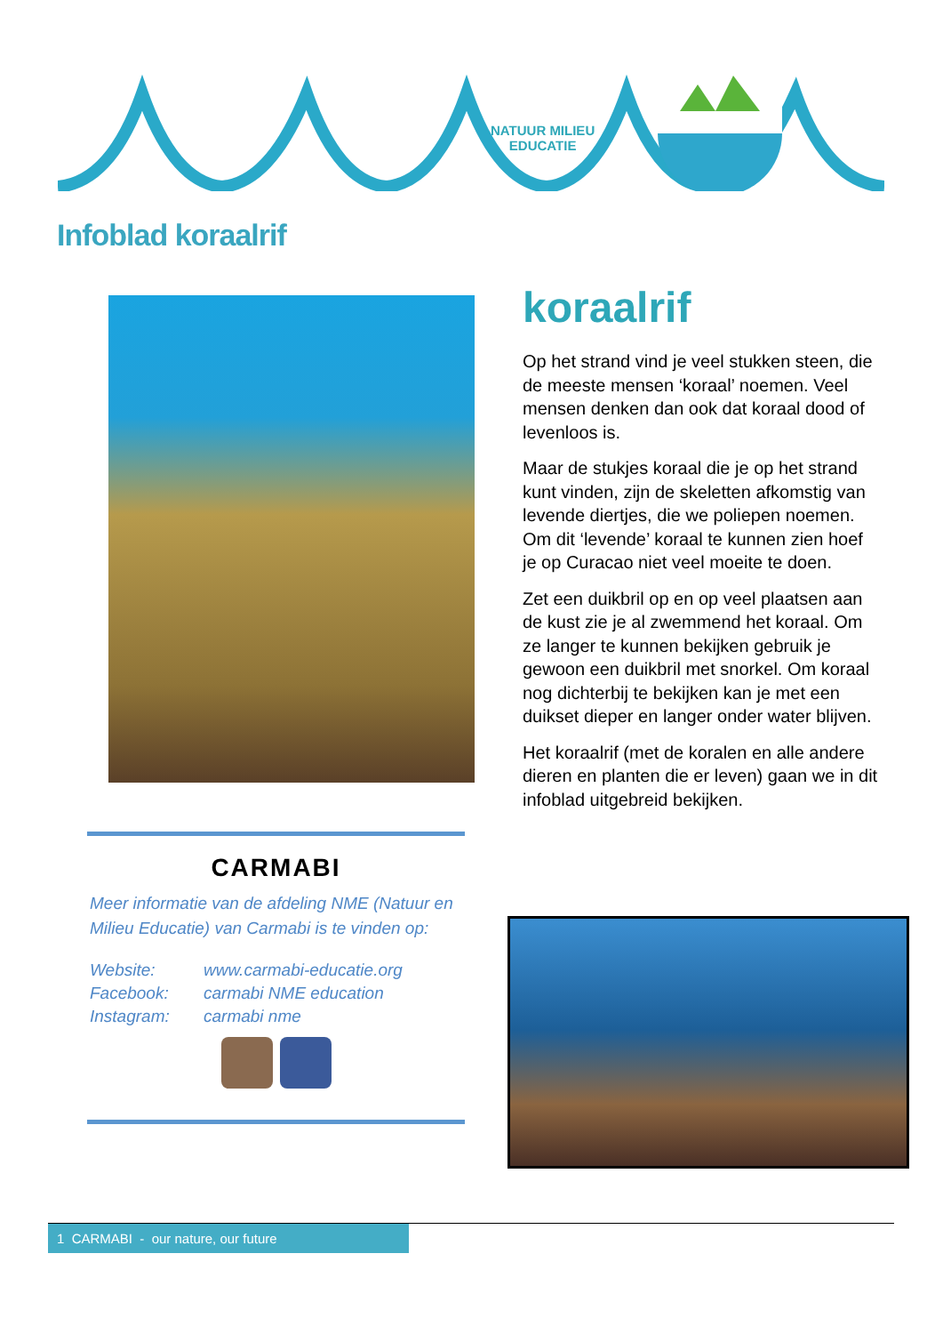NATUUR MILIEU
EDUCATIE
Infoblad koraalrif
CARMABI
Meer informatie van de afdeling NME (Natuur en Milieu Educatie) van Carmabi is te vinden op:
| Website: | www.carmabi-educatie.org |
| Facebook: | carmabi NME education |
| Instagram: | carmabi nme |
koraalrif
Op het strand vind je veel stukken steen, die de meeste mensen ‘koraal’ noemen. Veel mensen denken dan ook dat koraal dood of levenloos is.
Maar de stukjes koraal die je op het strand kunt vinden, zijn de skeletten afkomstig van levende diertjes, die we poliepen noemen. Om dit ‘levende’ koraal te kunnen zien hoef je op Curacao niet veel moeite te doen.
Zet een duikbril op en op veel plaatsen aan de kust zie je al zwemmend het koraal. Om ze langer te kunnen bekijken gebruik je gewoon een duikbril met snorkel. Om koraal nog dichterbij te bekijken kan je met een duikset dieper en langer onder water blijven.
Het koraalrif (met de koralen en alle andere dieren en planten die er leven) gaan we in dit infoblad uitgebreid bekijken.
1 CARMABI - our nature, our future